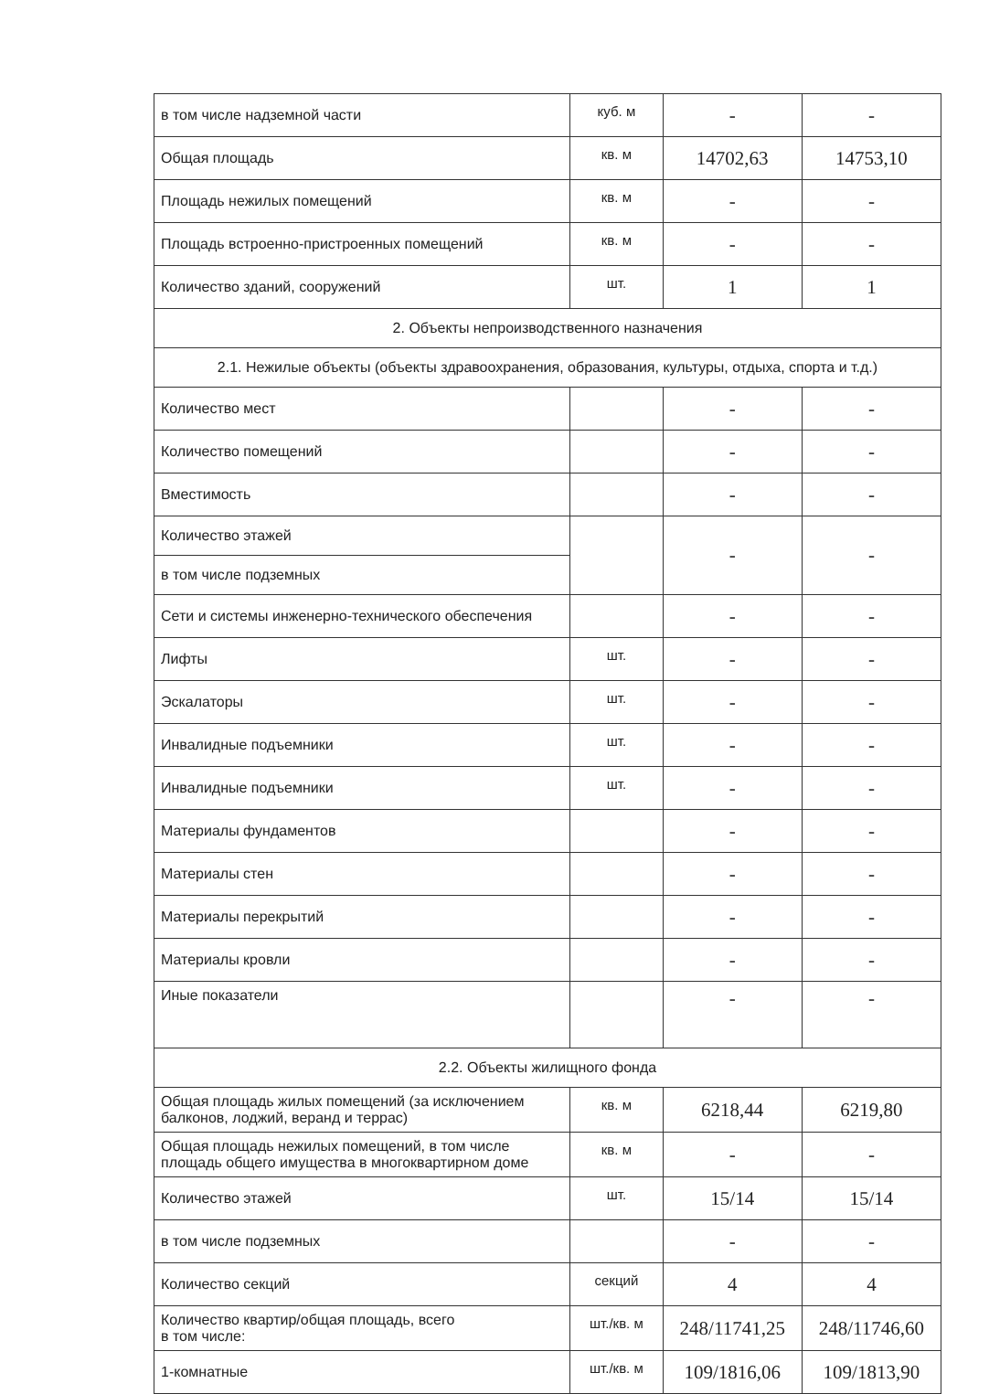| в том числе надземной части | куб. м | - | - |
| Общая площадь | кв. м | 14702,63 | 14753,10 |
| Площадь нежилых помещений | кв. м | - | - |
| Площадь встроенно-пристроенных помещений | кв. м | - | - |
| Количество зданий, сооружений | шт. | 1 | 1 |
| 2. Объекты непроизводственного назначения | | | |
| 2.1. Нежилые объекты (объекты здравоохранения, образования, культуры, отдыха, спорта и т.д.) | | | |
| Количество мест | | - | - |
| Количество помещений | | - | - |
| Вместимость | | - | - |
| Количество этажей | | - | - |
| в том числе подземных | | | |
| Сети и системы инженерно-технического обеспечения | | - | - |
| Лифты | шт. | - | - |
| Эскалаторы | шт. | - | - |
| Инвалидные подъемники | шт. | - | - |
| Инвалидные подъемники | шт. | - | - |
| Материалы фундаментов | | - | - |
| Материалы стен | | - | - |
| Материалы перекрытий | | - | - |
| Материалы кровли | | - | - |
| Иные показатели | | - | - |
| 2.2. Объекты жилищного фонда | | | |
| Общая площадь жилых помещений (за исключением балконов, лоджий, веранд и террас) | кв. м | 6218,44 | 6219,80 |
| Общая площадь нежилых помещений, в том числе площадь общего имущества в многоквартирном доме | кв. м | - | - |
| Количество этажей | шт. | 15/14 | 15/14 |
| в том числе подземных | | - | - |
| Количество секций | секций | 4 | 4 |
| Количество квартир/общая площадь, всего в том числе: | шт./кв. м | 248/11741,25 | 248/11746,60 |
| 1-комнатные | шт./кв. м | 109/1816,06 | 109/1813,90 |